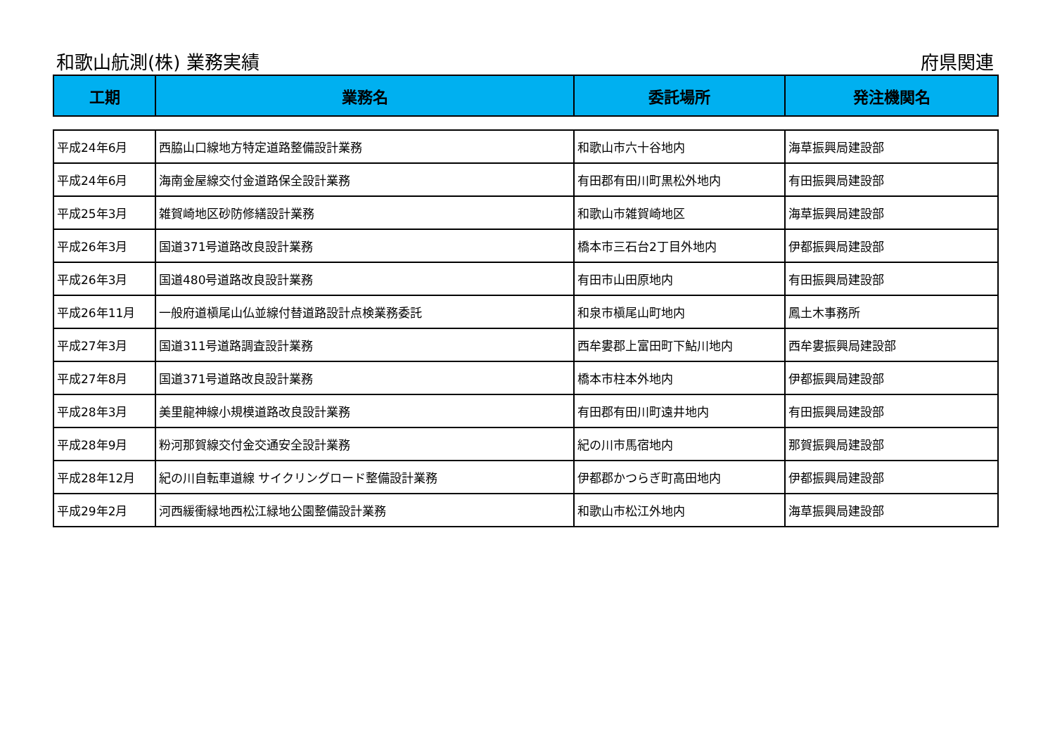和歌山航測(株) 業務実績 府県関連
| 工期 | 業務名 | 委託場所 | 発注機関名 |
| --- | --- | --- | --- |
| 平成24年6月 | 西脇山口線地方特定道路整備設計業務 | 和歌山市六十谷地内 | 海草振興局建設部 |
| 平成24年6月 | 海南金屋線交付金道路保全設計業務 | 有田郡有田川町黒松外地内 | 有田振興局建設部 |
| 平成25年3月 | 雑賀崎地区砂防修繕設計業務 | 和歌山市雑賀崎地区 | 海草振興局建設部 |
| 平成26年3月 | 国道371号道路改良設計業務 | 橋本市三石台2丁目外地内 | 伊都振興局建設部 |
| 平成26年3月 | 国道480号道路改良設計業務 | 有田市山田原地内 | 有田振興局建設部 |
| 平成26年11月 | 一般府道槇尾山仏並線付替道路設計点検業務委託 | 和泉市槇尾山町地内 | 鳳土木事務所 |
| 平成27年3月 | 国道311号道路調査設計業務 | 西牟婁郡上富田町下鮎川地内 | 西牟婁振興局建設部 |
| 平成27年8月 | 国道371号道路改良設計業務 | 橋本市柱本外地内 | 伊都振興局建設部 |
| 平成28年3月 | 美里龍神線小規模道路改良設計業務 | 有田郡有田川町遠井地内 | 有田振興局建設部 |
| 平成28年9月 | 粉河那賀線交付金交通安全設計業務 | 紀の川市馬宿地内 | 那賀振興局建設部 |
| 平成28年12月 | 紀の川自転車道線 サイクリングロード整備設計業務 | 伊都郡かつらぎ町高田地内 | 伊都振興局建設部 |
| 平成29年2月 | 河西緩衝緑地西松江緑地公園整備設計業務 | 和歌山市松江外地内 | 海草振興局建設部 |